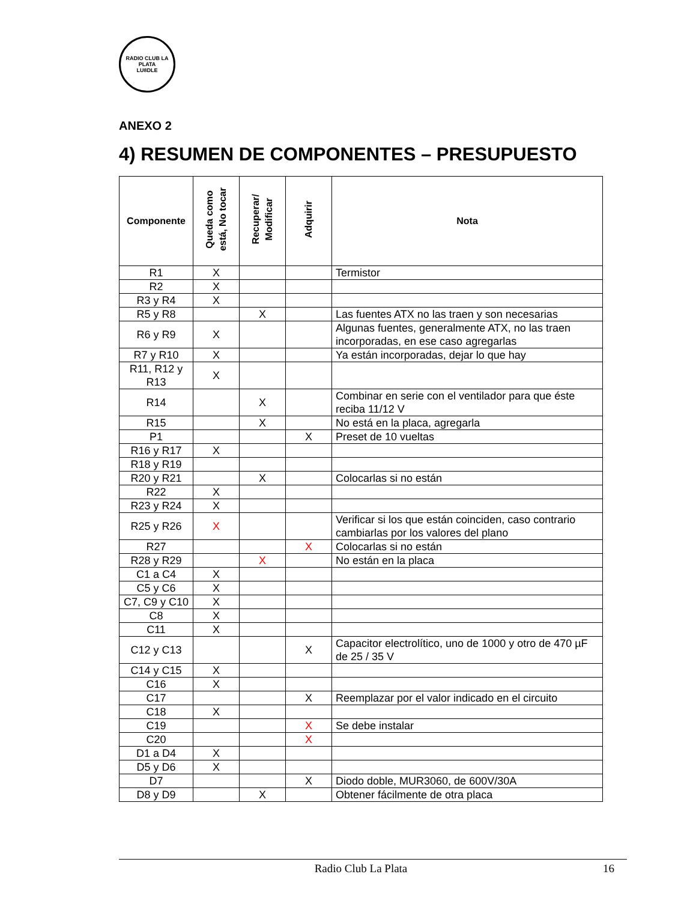RADIO CLUB LA PLATA
LU8DLE
ANEXO 2
4) RESUMEN DE COMPONENTES – PRESUPUESTO
| Componente | Queda como está, No tocar | Recuperar/ Modificar | Adquirir | Nota |
| --- | --- | --- | --- | --- |
| R1 | X | | | Termistor |
| R2 | X | | | |
| R3 y R4 | X | | | |
| R5 y R8 | | X | | Las fuentes ATX no las traen y son necesarias |
| R6 y R9 | X | | | Algunas fuentes, generalmente ATX, no las traen incorporadas, en ese caso agregarlas |
| R7 y R10 | X | | | Ya están incorporadas, dejar lo que hay |
| R11, R12 y R13 | X | | | |
| R14 | | X | | Combinar en serie con el ventilador para que éste reciba 11/12 V |
| R15 | | X | | No está en la placa, agregarla |
| P1 | | | X | Preset de 10 vueltas |
| R16 y R17 | X | | | |
| R18 y R19 | | | | |
| R20 y R21 | | X | | Colocarlas si no están |
| R22 | X | | | |
| R23 y R24 | X | | | |
| R25 y R26 | X | | | Verificar si los que están coinciden, caso contrario cambiarlas por los valores del plano |
| R27 | | | X | Colocarlas si no están |
| R28 y R29 | | X | | No están en la placa |
| C1 a C4 | X | | | |
| C5 y C6 | X | | | |
| C7, C9 y C10 | X | | | |
| C8 | X | | | |
| C11 | X | | | |
| C12 y C13 | | | X | Capacitor electrolítico, uno de 1000 y otro de 470 µF de 25 / 35 V |
| C14 y C15 | X | | | |
| C16 | X | | | |
| C17 | | | X | Reemplazar por el valor indicado en el circuito |
| C18 | X | | | |
| C19 | | | X | Se debe instalar |
| C20 | | | X | |
| D1 a D4 | X | | | |
| D5 y D6 | X | | | |
| D7 | | | X | Diodo doble, MUR3060, de 600V/30A |
| D8 y D9 | | X | | Obtener fácilmente de otra placa |
Radio Club La Plata 16